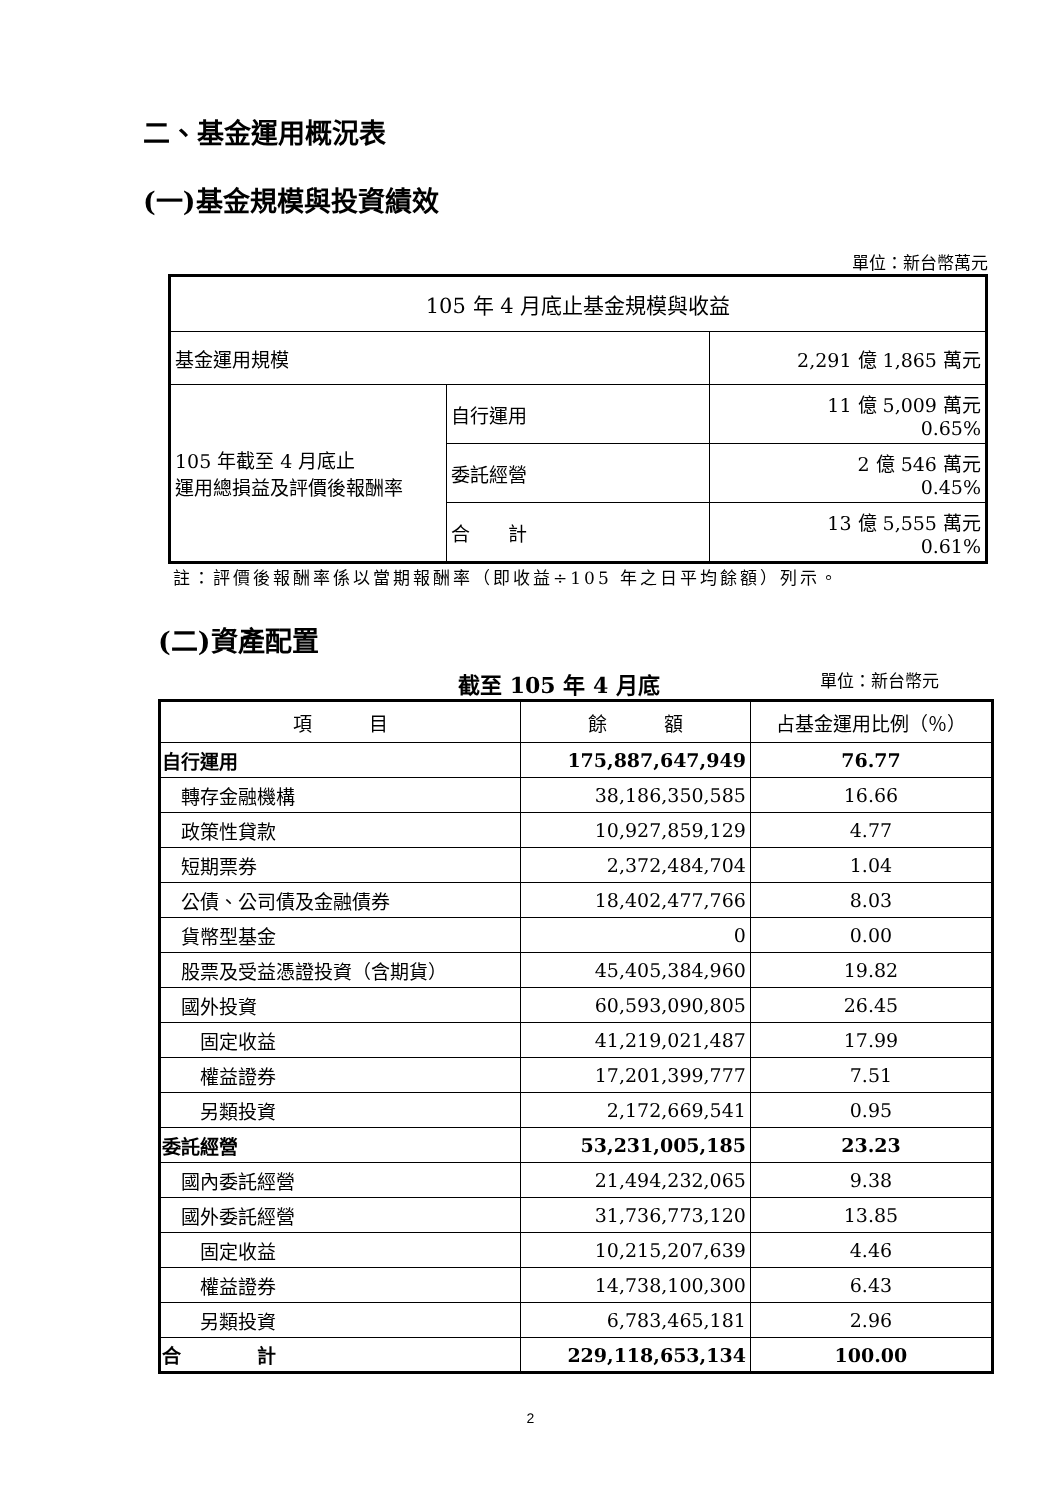二、基金運用概況表
(一)基金規模與投資績效
單位：新台幣萬元
| 105 年 4 月底止基金規模與收益 | | |
| 基金運用規模 | | 2,291 億 1,865 萬元 |
| 105 年截至 4 月底止 運用總損益及評價後報酬率 | 自行運用 | 11 億 5,009 萬元 0.65% |
| | 委託經營 | 2 億 546 萬元 0.45% |
| | 合 計 | 13 億 5,555 萬元 0.61% |
註：評價後報酬率係以當期報酬率（即收益÷105 年之日平均餘額）列示。
(二)資產配置
截至 105 年 4 月底 單位：新台幣元
| 項 目 | 餘 額 | 占基金運用比例（％） |
| --- | --- | --- |
| 自行運用 | 175,887,647,949 | 76.77 |
| 轉存金融機構 | 38,186,350,585 | 16.66 |
| 政策性貸款 | 10,927,859,129 | 4.77 |
| 短期票券 | 2,372,484,704 | 1.04 |
| 公債、公司債及金融債券 | 18,402,477,766 | 8.03 |
| 貨幣型基金 | 0 | 0.00 |
| 股票及受益憑證投資（含期貨） | 45,405,384,960 | 19.82 |
| 國外投資 | 60,593,090,805 | 26.45 |
| 固定收益 | 41,219,021,487 | 17.99 |
| 權益證券 | 17,201,399,777 | 7.51 |
| 另類投資 | 2,172,669,541 | 0.95 |
| 委託經營 | 53,231,005,185 | 23.23 |
| 國內委託經營 | 21,494,232,065 | 9.38 |
| 國外委託經營 | 31,736,773,120 | 13.85 |
| 固定收益 | 10,215,207,639 | 4.46 |
| 權益證券 | 14,738,100,300 | 6.43 |
| 另類投資 | 6,783,465,181 | 2.96 |
| 合 計 | 229,118,653,134 | 100.00 |
2